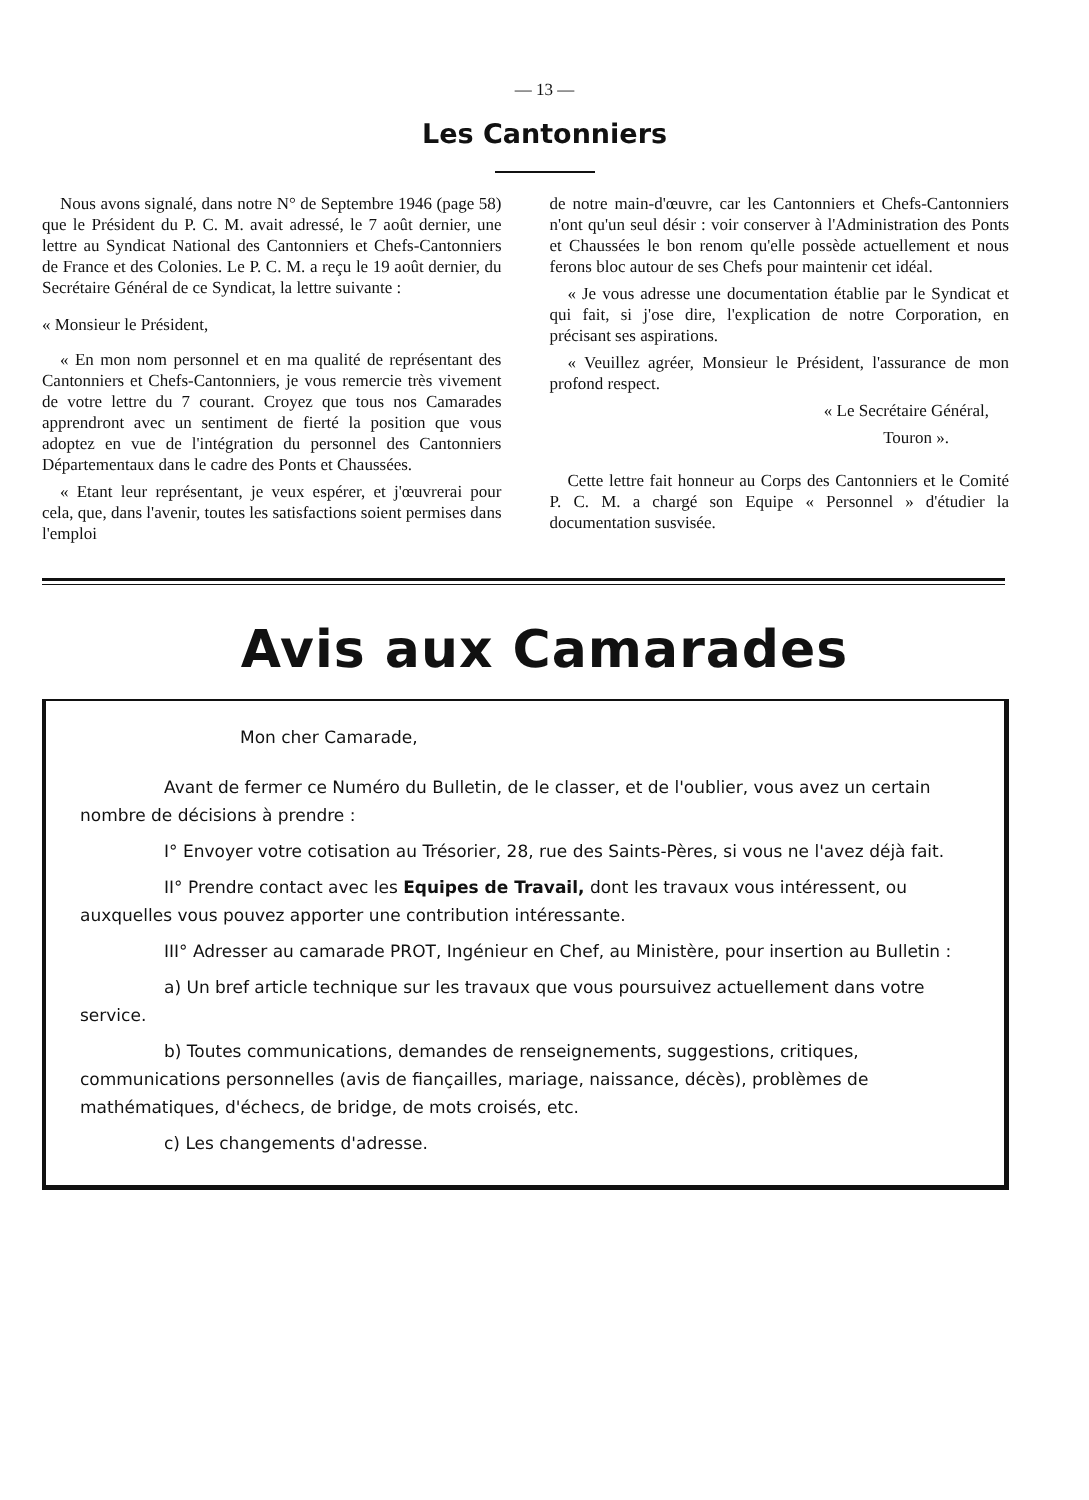— 13 —
Les Cantonniers
Nous avons signalé, dans notre N° de Septembre 1946 (page 58) que le Président du P. C. M. avait adressé, le 7 août dernier, une lettre au Syndicat National des Cantonniers et Chefs-Cantonniers de France et des Colonies. Le P. C. M. a reçu le 19 août dernier, du Secrétaire Général de ce Syndicat, la lettre suivante :
« Monsieur le Président,
« En mon nom personnel et en ma qualité de représentant des Cantonniers et Chefs-Cantonniers, je vous remercie très vivement de votre lettre du 7 courant. Croyez que tous nos Camarades apprendront avec un sentiment de fierté la position que vous adoptez en vue de l'intégration du personnel des Cantonniers Départementaux dans le cadre des Ponts et Chaussées.
« Etant leur représentant, je veux espérer, et j'œuvrerai pour cela, que, dans l'avenir, toutes les satisfactions soient permises dans l'emploi
de notre main-d'œuvre, car les Cantonniers et Chefs-Cantonniers n'ont qu'un seul désir : voir conserver à l'Administration des Ponts et Chaussées le bon renom qu'elle possède actuellement et nous ferons bloc autour de ses Chefs pour maintenir cet idéal.
« Je vous adresse une documentation établie par le Syndicat et qui fait, si j'ose dire, l'explication de notre Corporation, en précisant ses aspirations.
« Veuillez agréer, Monsieur le Président, l'assurance de mon profond respect.
« Le Secrétaire Général,
Touron ».
Cette lettre fait honneur au Corps des Cantonniers et le Comité P. C. M. a chargé son Equipe « Personnel » d'étudier la documentation susvisée.
Avis aux Camarades
Mon cher Camarade,
Avant de fermer ce Numéro du Bulletin, de le classer, et de l'oublier, vous avez un certain nombre de décisions à prendre :
I° Envoyer votre cotisation au Trésorier, 28, rue des Saints-Pères, si vous ne l'avez déjà fait.
II° Prendre contact avec les Equipes de Travail, dont les travaux vous intéressent, ou auxquelles vous pouvez apporter une contribution intéressante.
III° Adresser au camarade PROT, Ingénieur en Chef, au Ministère, pour insertion au Bulletin :
a) Un bref article technique sur les travaux que vous poursuivez actuellement dans votre service.
b) Toutes communications, demandes de renseignements, suggestions, critiques, communications personnelles (avis de fiançailles, mariage, naissance, décès), problèmes de mathématiques, d'échecs, de bridge, de mots croisés, etc.
c) Les changements d'adresse.